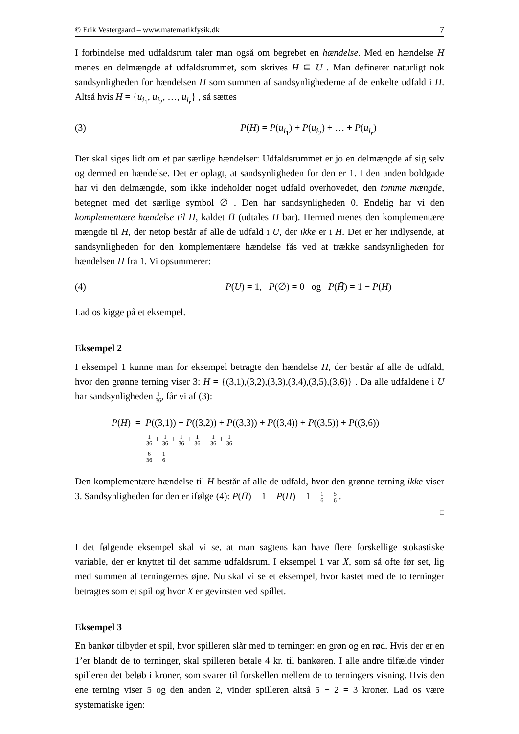© Erik Vestergaard – www.matematikfysik.dk 7
I forbindelse med udfaldsrum taler man også om begrebet en hændelse. Med en hændelse H menes en delmængde af udfaldsrummet, som skrives H ⊆ U . Man definerer naturligt nok sandsynligheden for hændelsen H som summen af sandsynlighederne af de enkelte udfald i H. Altså hvis H = {u<sub>i<sub>1</sub></sub>, u<sub>i<sub>2</sub></sub>, …, u<sub>i<sub>r</sub></sub>} , så sættes
(3) P(H) = P(u<sub>i<sub>1</sub></sub>) + P(u<sub>i<sub>2</sub></sub>) + … + P(u<sub>i<sub>r</sub></sub>)
Der skal siges lidt om et par særlige hændelser: Udfaldsrummet er jo en delmængde af sig selv og dermed en hændelse. Det er oplagt, at sandsynligheden for den er 1. I den anden boldgade har vi den delmængde, som ikke indeholder noget udfald overhovedet, den tomme mængde, betegnet med det særlige symbol ∅ . Den har sandsynligheden 0. Endelig har vi den komplementære hændelse til H, kaldet H̄ (udtales H bar). Hermed menes den komplementære mængde til H, der netop består af alle de udfald i U, der ikke er i H. Det er her indlysende, at sandsynligheden for den komplementære hændelse fås ved at trække sandsynligheden for hændelsen H fra 1. Vi opsummerer:
(4) P(U) = 1, P(∅) = 0 og P(H̄) = 1 − P(H)
Lad os kigge på et eksempel.
Eksempel 2
I eksempel 1 kunne man for eksempel betragte den hændelse H, der består af alle de udfald, hvor den grønne terning viser 3: H = {(3,1),(3,2),(3,3),(3,4),(3,5),(3,6)} . Da alle udfaldene i U har sandsynligheden 1 36, får vi af (3):
P(H) = P((3,1)) + P((3,2)) + P((3,3)) + P((3,4)) + P((3,5)) + P((3,6))
= 1 36 + 1 36 + 1 36 + 1 36 + 1 36 + 1 36
= 6 36 = 1 6
Den komplementære hændelse til H består af alle de udfald, hvor den grønne terning ikke viser 3. Sandsynligheden for den er ifølge (4): P(H̄) = 1 − P(H) = 1 − 1 6 = 5 6 .
□
I det følgende eksempel skal vi se, at man sagtens kan have flere forskellige stokastiske variable, der er knyttet til det samme udfaldsrum. I eksempel 1 var X, som så ofte før set, lig med summen af terningernes øjne. Nu skal vi se et eksempel, hvor kastet med de to terninger betragtes som et spil og hvor X er gevinsten ved spillet.
Eksempel 3
En bankør tilbyder et spil, hvor spilleren slår med to terninger: en grøn og en rød. Hvis der er en 1’er blandt de to terninger, skal spilleren betale 4 kr. til bankøren. I alle andre tilfælde vinder spilleren det beløb i kroner, som svarer til forskellen mellem de to terningers visning. Hvis den ene terning viser 5 og den anden 2, vinder spilleren altså 5 − 2 = 3 kroner. Lad os være systematiske igen: